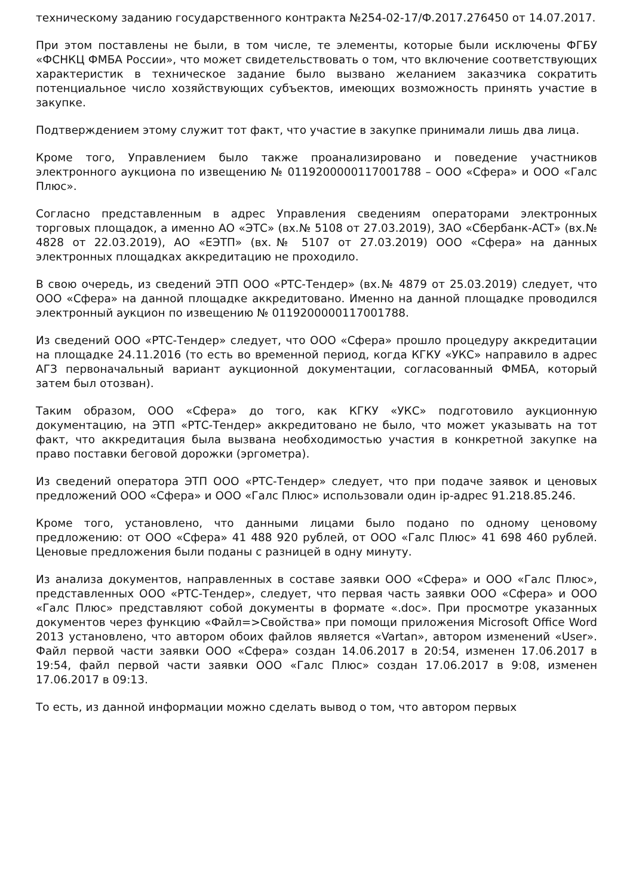техническому заданию государственного контракта №254-02-17/Ф.2017.276450 от 14.07.2017.
При этом поставлены не были, в том числе, те элементы, которые были исключены ФГБУ «ФСНКЦ ФМБА России», что может свидетельствовать о том, что включение соответствующих характеристик в техническое задание было вызвано желанием заказчика сократить потенциальное число хозяйствующих субъектов, имеющих возможность принять участие в закупке.
Подтверждением этому служит тот факт, что участие в закупке принимали лишь два лица.
Кроме того, Управлением было также проанализировано и поведение участников электронного аукциона по извещению № 0119200000117001788 – ООО «Сфера» и ООО «Галс Плюс».
Согласно представленным в адрес Управления сведениям операторами электронных торговых площадок, а именно АО «ЭТС» (вх.№ 5108 от 27.03.2019), ЗАО «Сбербанк-АСТ» (вх.№ 4828 от 22.03.2019), АО «ЕЭТП» (вх.№ 5107 от 27.03.2019) ООО «Сфера» на данных электронных площадках аккредитацию не проходило.
В свою очередь, из сведений ЭТП ООО «РТС-Тендер» (вх.№ 4879 от 25.03.2019) следует, что ООО «Сфера» на данной площадке аккредитовано. Именно на данной площадке проводился электронный аукцион по извещению № 0119200000117001788.
Из сведений ООО «РТС-Тендер» следует, что ООО «Сфера» прошло процедуру аккредитации на площадке 24.11.2016 (то есть во временной период, когда КГКУ «УКС» направило в адрес АГЗ первоначальный вариант аукционной документации, согласованный ФМБА, который затем был отозван).
Таким образом, ООО «Сфера» до того, как КГКУ «УКС» подготовило аукционную документацию, на ЭТП «РТС-Тендер» аккредитовано не было, что может указывать на тот факт, что аккредитация была вызвана необходимостью участия в конкретной закупке на право поставки беговой дорожки (эргометра).
Из сведений оператора ЭТП ООО «РТС-Тендер» следует, что при подаче заявок и ценовых предложений ООО «Сфера» и ООО «Галс Плюс» использовали один ip-адрес 91.218.85.246.
Кроме того, установлено, что данными лицами было подано по одному ценовому предложению: от ООО «Сфера» 41 488 920 рублей, от ООО «Галс Плюс» 41 698 460 рублей. Ценовые предложения были поданы с разницей в одну минуту.
Из анализа документов, направленных в составе заявки ООО «Сфера» и ООО «Галс Плюс», представленных ООО «РТС-Тендер», следует, что первая часть заявки ООО «Сфера» и ООО «Галс Плюс» представляют собой документы в формате «.doc». При просмотре указанных документов через функцию «Файл=>Свойства» при помощи приложения Microsoft Office Word 2013 установлено, что автором обоих файлов является «Vartan», автором изменений «User». Файл первой части заявки ООО «Сфера» создан 14.06.2017 в 20:54, изменен 17.06.2017 в 19:54, файл первой части заявки ООО «Галс Плюс» создан 17.06.2017 в 9:08, изменен 17.06.2017 в 09:13.
То есть, из данной информации можно сделать вывод о том, что автором первых